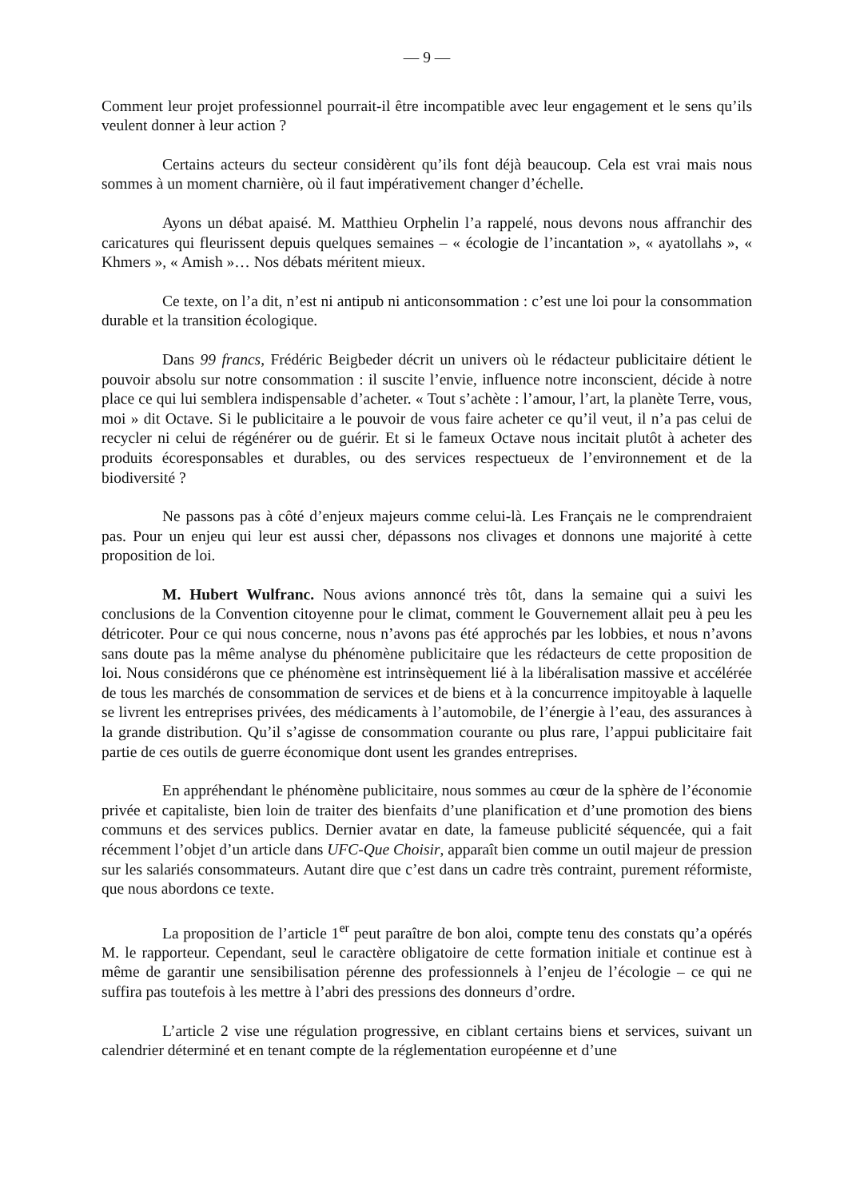— 9 —
Comment leur projet professionnel pourrait-il être incompatible avec leur engagement et le sens qu’ils veulent donner à leur action ?
Certains acteurs du secteur considèrent qu’ils font déjà beaucoup. Cela est vrai mais nous sommes à un moment charnière, où il faut impérativement changer d’échelle.
Ayons un débat apaisé. M. Matthieu Orphelin l’a rappelé, nous devons nous affranchir des caricatures qui fleurissent depuis quelques semaines – « écologie de l’incantation », « ayatollahs », « Khmers », « Amish »… Nos débats méritent mieux.
Ce texte, on l’a dit, n’est ni antipub ni anticonsommation : c’est une loi pour la consommation durable et la transition écologique.
Dans 99 francs, Frédéric Beigbeder décrit un univers où le rédacteur publicitaire détient le pouvoir absolu sur notre consommation : il suscite l’envie, influence notre inconscient, décide à notre place ce qui lui semblera indispensable d’acheter. « Tout s’achète : l’amour, l’art, la planète Terre, vous, moi » dit Octave. Si le publicitaire a le pouvoir de vous faire acheter ce qu’il veut, il n’a pas celui de recycler ni celui de régénérer ou de guérir. Et si le fameux Octave nous incitait plutôt à acheter des produits écoresponsables et durables, ou des services respectueux de l’environnement et de la biodiversité ?
Ne passons pas à côté d’enjeux majeurs comme celui-là. Les Français ne le comprendraient pas. Pour un enjeu qui leur est aussi cher, dépassons nos clivages et donnons une majorité à cette proposition de loi.
M. Hubert Wulfranc. Nous avions annoncé très tôt, dans la semaine qui a suivi les conclusions de la Convention citoyenne pour le climat, comment le Gouvernement allait peu à peu les détricoter. Pour ce qui nous concerne, nous n’avons pas été approchés par les lobbies, et nous n’avons sans doute pas la même analyse du phénomène publicitaire que les rédacteurs de cette proposition de loi. Nous considérons que ce phénomène est intrinsèquement lié à la libéralisation massive et accélérée de tous les marchés de consommation de services et de biens et à la concurrence impitoyable à laquelle se livrent les entreprises privées, des médicaments à l’automobile, de l’énergie à l’eau, des assurances à la grande distribution. Qu’il s’agisse de consommation courante ou plus rare, l’appui publicitaire fait partie de ces outils de guerre économique dont usent les grandes entreprises.
En appréhendant le phénomène publicitaire, nous sommes au cœur de la sphère de l’économie privée et capitaliste, bien loin de traiter des bienfaits d’une planification et d’une promotion des biens communs et des services publics. Dernier avatar en date, la fameuse publicité séquencée, qui a fait récemment l’objet d’un article dans UFC-Que Choisir, apparaît bien comme un outil majeur de pression sur les salariés consommateurs. Autant dire que c’est dans un cadre très contraint, purement réformiste, que nous abordons ce texte.
La proposition de l’article 1<sup>er</sup> peut paraître de bon aloi, compte tenu des constats qu’a opérés M. le rapporteur. Cependant, seul le caractère obligatoire de cette formation initiale et continue est à même de garantir une sensibilisation pérenne des professionnels à l’enjeu de l’écologie – ce qui ne suffira pas toutefois à les mettre à l’abri des pressions des donneurs d’ordre.
L’article 2 vise une régulation progressive, en ciblant certains biens et services, suivant un calendrier déterminé et en tenant compte de la réglementation européenne et d’une